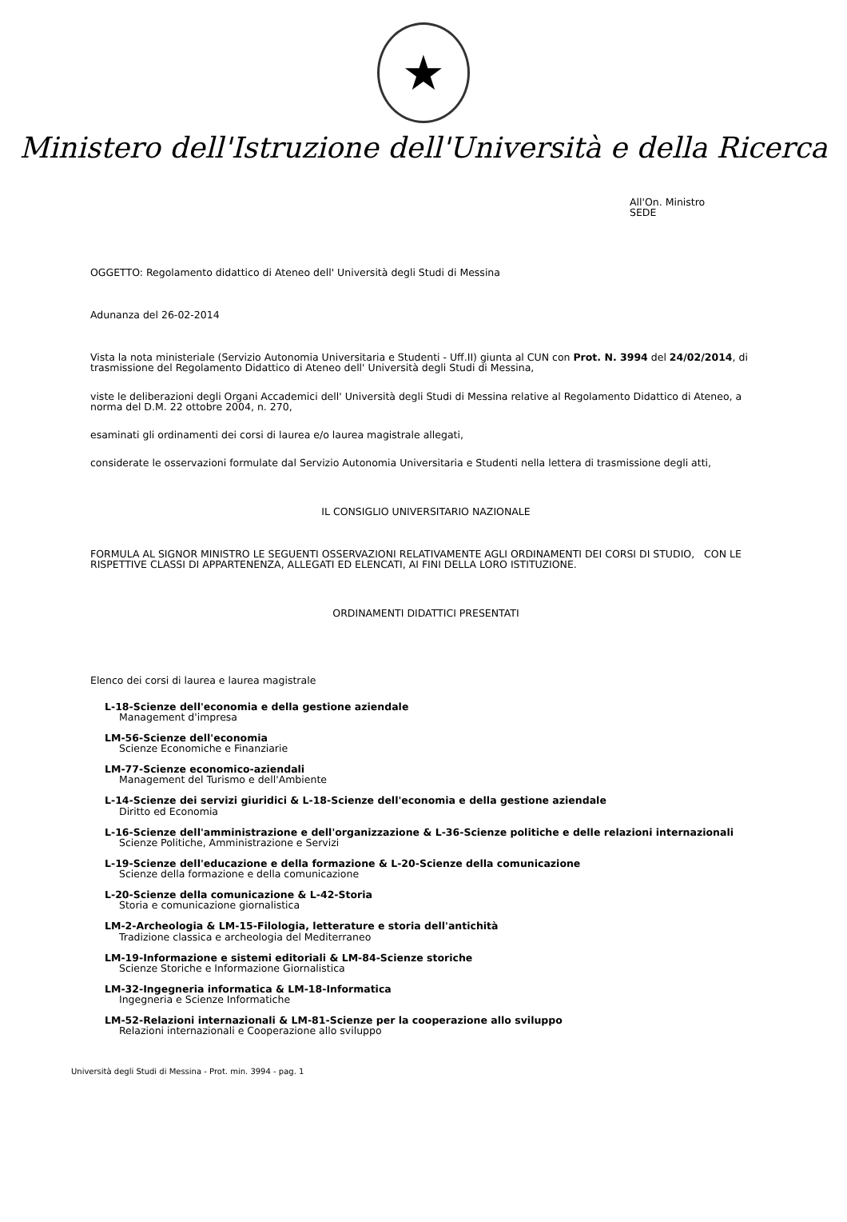★
Ministero dell'Istruzione dell'Università e della Ricerca
All'On. Ministro
SEDE
OGGETTO: Regolamento didattico di Ateneo dell' Università degli Studi di Messina
Adunanza del 26-02-2014
Vista la nota ministeriale (Servizio Autonomia Universitaria e Studenti - Uff.II) giunta al CUN con Prot. N. 3994 del 24/02/2014, di trasmissione del Regolamento Didattico di Ateneo dell' Università degli Studi di Messina,
viste le deliberazioni degli Organi Accademici dell' Università degli Studi di Messina relative al Regolamento Didattico di Ateneo, a norma del D.M. 22 ottobre 2004, n. 270,
esaminati gli ordinamenti dei corsi di laurea e/o laurea magistrale allegati,
considerate le osservazioni formulate dal Servizio Autonomia Universitaria e Studenti nella lettera di trasmissione degli atti,
IL CONSIGLIO UNIVERSITARIO NAZIONALE
FORMULA AL SIGNOR MINISTRO LE SEGUENTI OSSERVAZIONI RELATIVAMENTE AGLI ORDINAMENTI DEI CORSI DI STUDIO, CON LE RISPETTIVE CLASSI DI APPARTENENZA, ALLEGATI ED ELENCATI, AI FINI DELLA LORO ISTITUZIONE.
ORDINAMENTI DIDATTICI PRESENTATI
Elenco dei corsi di laurea e laurea magistrale
L-18-Scienze dell'economia e della gestione aziendale
Management d'impresa
LM-56-Scienze dell'economia
Scienze Economiche e Finanziarie
LM-77-Scienze economico-aziendali
Management del Turismo e dell'Ambiente
L-14-Scienze dei servizi giuridici & L-18-Scienze dell'economia e della gestione aziendale
Diritto ed Economia
L-16-Scienze dell'amministrazione e dell'organizzazione & L-36-Scienze politiche e delle relazioni internazionali
Scienze Politiche, Amministrazione e Servizi
L-19-Scienze dell'educazione e della formazione & L-20-Scienze della comunicazione
Scienze della formazione e della comunicazione
L-20-Scienze della comunicazione & L-42-Storia
Storia e comunicazione giornalistica
LM-2-Archeologia & LM-15-Filologia, letterature e storia dell'antichità
Tradizione classica e archeologia del Mediterraneo
LM-19-Informazione e sistemi editoriali & LM-84-Scienze storiche
Scienze Storiche e Informazione Giornalistica
LM-32-Ingegneria informatica & LM-18-Informatica
Ingegneria e Scienze Informatiche
LM-52-Relazioni internazionali & LM-81-Scienze per la cooperazione allo sviluppo
Relazioni internazionali e Cooperazione allo sviluppo
Università degli Studi di Messina - Prot. min. 3994 - pag. 1